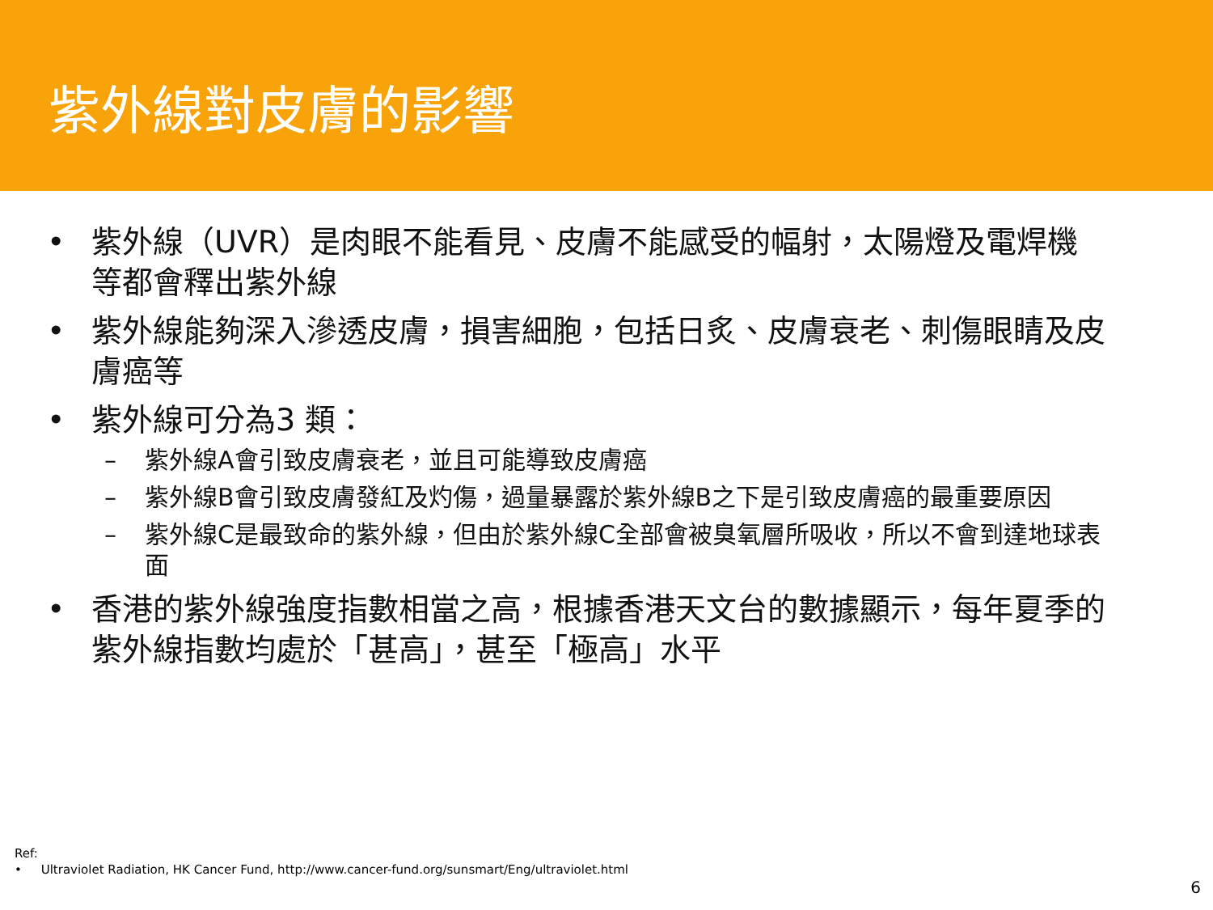紫外線對皮膚的影響
• 紫外線（UVR）是肉眼不能看見、皮膚不能感受的幅射，太陽燈及電焊機等都會釋出紫外線
• 紫外線能夠深入滲透皮膚，損害細胞，包括日炙、皮膚衰老、刺傷眼睛及皮膚癌等
• 紫外線可分為3 類：
– 紫外線A會引致皮膚衰老，並且可能導致皮膚癌
– 紫外線B會引致皮膚發紅及灼傷，過量暴露於紫外線B之下是引致皮膚癌的最重要原因
– 紫外線C是最致命的紫外線，但由於紫外線C全部會被臭氧層所吸收，所以不會到達地球表面
• 香港的紫外線強度指數相當之高，根據香港天文台的數據顯示，每年夏季的紫外線指數均處於「甚高」，甚至「極高」水平
Ref:
• Ultraviolet Radiation, HK Cancer Fund, http://www.cancer-fund.org/sunsmart/Eng/ultraviolet.html
6